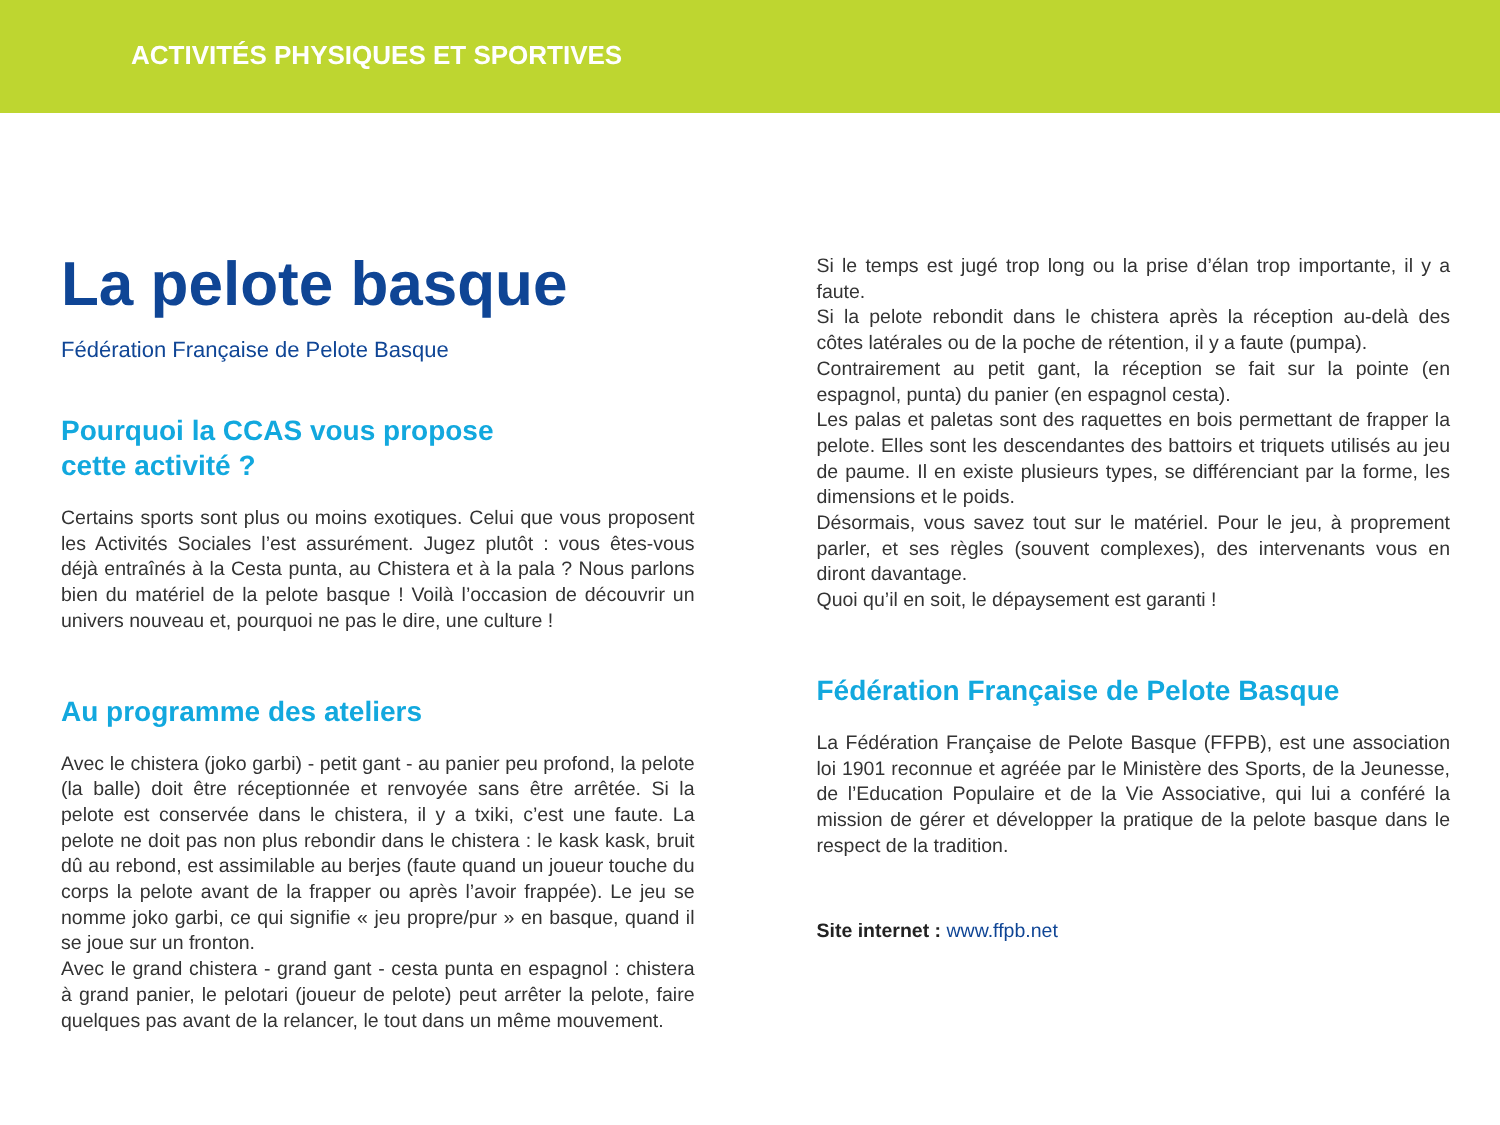ACTIVITÉS PHYSIQUES ET SPORTIVES
La pelote basque
Fédération Française de Pelote Basque
Pourquoi la CCAS vous propose
cette activité ?
Certains sports sont plus ou moins exotiques. Celui que vous proposent les Activités Sociales l’est assurément. Jugez plutôt : vous êtes-vous déjà entraînés à la Cesta punta, au Chistera et à la pala ? Nous parlons bien du matériel de la pelote basque ! Voilà l’occasion de découvrir un univers nouveau et, pourquoi ne pas le dire, une culture !
Au programme des ateliers
Avec le chistera (joko garbi) - petit gant - au panier peu profond, la pelote (la balle) doit être réceptionnée et renvoyée sans être arrêtée. Si la pelote est conservée dans le chistera, il y a txiki, c’est une faute. La pelote ne doit pas non plus rebondir dans le chistera : le kask kask, bruit dû au rebond, est assimilable au berjes (faute quand un joueur touche du corps la pelote avant de la frapper ou après l’avoir frappée). Le jeu se nomme joko garbi, ce qui signifie « jeu propre/pur » en basque, quand il se joue sur un fronton.
Avec le grand chistera - grand gant - cesta punta en espagnol : chistera à grand panier, le pelotari (joueur de pelote) peut arrêter la pelote, faire quelques pas avant de la relancer, le tout dans un même mouvement.
Si le temps est jugé trop long ou la prise d’élan trop importante, il y a faute.
Si la pelote rebondit dans le chistera après la réception au-delà des côtes latérales ou de la poche de rétention, il y a faute (pumpa).
Contrairement au petit gant, la réception se fait sur la pointe (en espagnol, punta) du panier (en espagnol cesta).
Les palas et paletas sont des raquettes en bois permettant de frapper la pelote. Elles sont les descendantes des battoirs et triquets utilisés au jeu de paume. Il en existe plusieurs types, se différenciant par la forme, les dimensions et le poids.
Désormais, vous savez tout sur le matériel. Pour le jeu, à proprement parler, et ses règles (souvent complexes), des intervenants vous en diront davantage.
Quoi qu’il en soit, le dépaysement est garanti !
Fédération Française de Pelote Basque
La Fédération Française de Pelote Basque (FFPB), est une association loi 1901 reconnue et agréée par le Ministère des Sports, de la Jeunesse, de l’Education Populaire et de la Vie Associative, qui lui a conféré la mission de gérer et développer la pratique de la pelote basque dans le respect de la tradition.
Site internet : www.ffpb.net